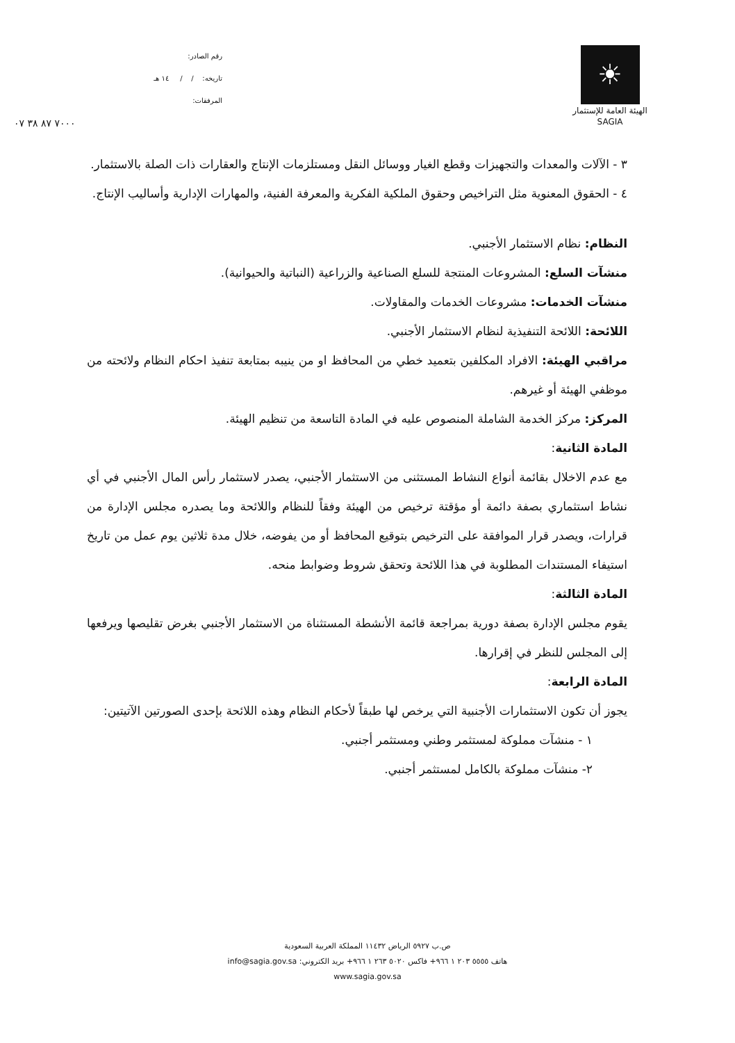رقم الصادر:
تاريخه: / / ١٤ هـ
المرفقات:
٧٠٠٠ ٨٧ ٣٨ ٠٧
☀
الهيئة العامة للإستثمار
SAGIA
٣ - الآلات والمعدات والتجهيزات وقطع الغيار ووسائل النقل ومستلزمات الإنتاج والعقارات ذات الصلة بالاستثمار.
٤ - الحقوق المعنوية مثل التراخيص وحقوق الملكية الفكرية والمعرفة الفنية، والمهارات الإدارية وأساليب الإنتاج.
النظام: نظام الاستثمار الأجنبي.
منشآت السلع: المشروعات المنتجة للسلع الصناعية والزراعية (النباتية والحيوانية).
منشآت الخدمات: مشروعات الخدمات والمقاولات.
اللائحة: اللائحة التنفيذية لنظام الاستثمار الأجنبي.
مراقبي الهيئة: الافراد المكلفين بتعميد خطي من المحافظ او من ينيبه بمتابعة تنفيذ احكام النظام ولائحته من موظفي الهيئة أو غيرهم.
المركز: مركز الخدمة الشاملة المنصوص عليه في المادة التاسعة من تنظيم الهيئة.
المادة الثانية:
مع عدم الاخلال بقائمة أنواع النشاط المستثنى من الاستثمار الأجنبي، يصدر لاستثمار رأس المال الأجنبي في أي نشاط استثماري بصفة دائمة أو مؤقتة ترخيص من الهيئة وفقاً للنظام واللائحة وما يصدره مجلس الإدارة من قرارات، ويصدر قرار الموافقة على الترخيص بتوقيع المحافظ أو من يفوضه، خلال مدة ثلاثين يوم عمل من تاريخ استيفاء المستندات المطلوبة في هذا اللائحة وتحقق شروط وضوابط منحه.
المادة الثالثة:
يقوم مجلس الإدارة بصفة دورية بمراجعة قائمة الأنشطة المستثناة من الاستثمار الأجنبي بغرض تقليصها ويرفعها إلى المجلس للنظر في إقرارها.
المادة الرابعة:
يجوز أن تكون الاستثمارات الأجنبية التي يرخص لها طبقاً لأحكام النظام وهذه اللائحة بإحدى الصورتين الآتيتين:
١ - منشآت مملوكة لمستثمر وطني ومستثمر أجنبي.
٢- منشآت مملوكة بالكامل لمستثمر أجنبي.
ص.ب ٥٩٢٧ الرياض ١١٤٣٢ المملكة العربية السعودية
هاتف ٥٥٥٥ ٢٠٣ ١ ٩٦٦+ فاكس ٥٠٢٠ ٢٦٣ ١ ٩٦٦+ بريد الكتروني: info@sagia.gov.sa
www.sagia.gov.sa